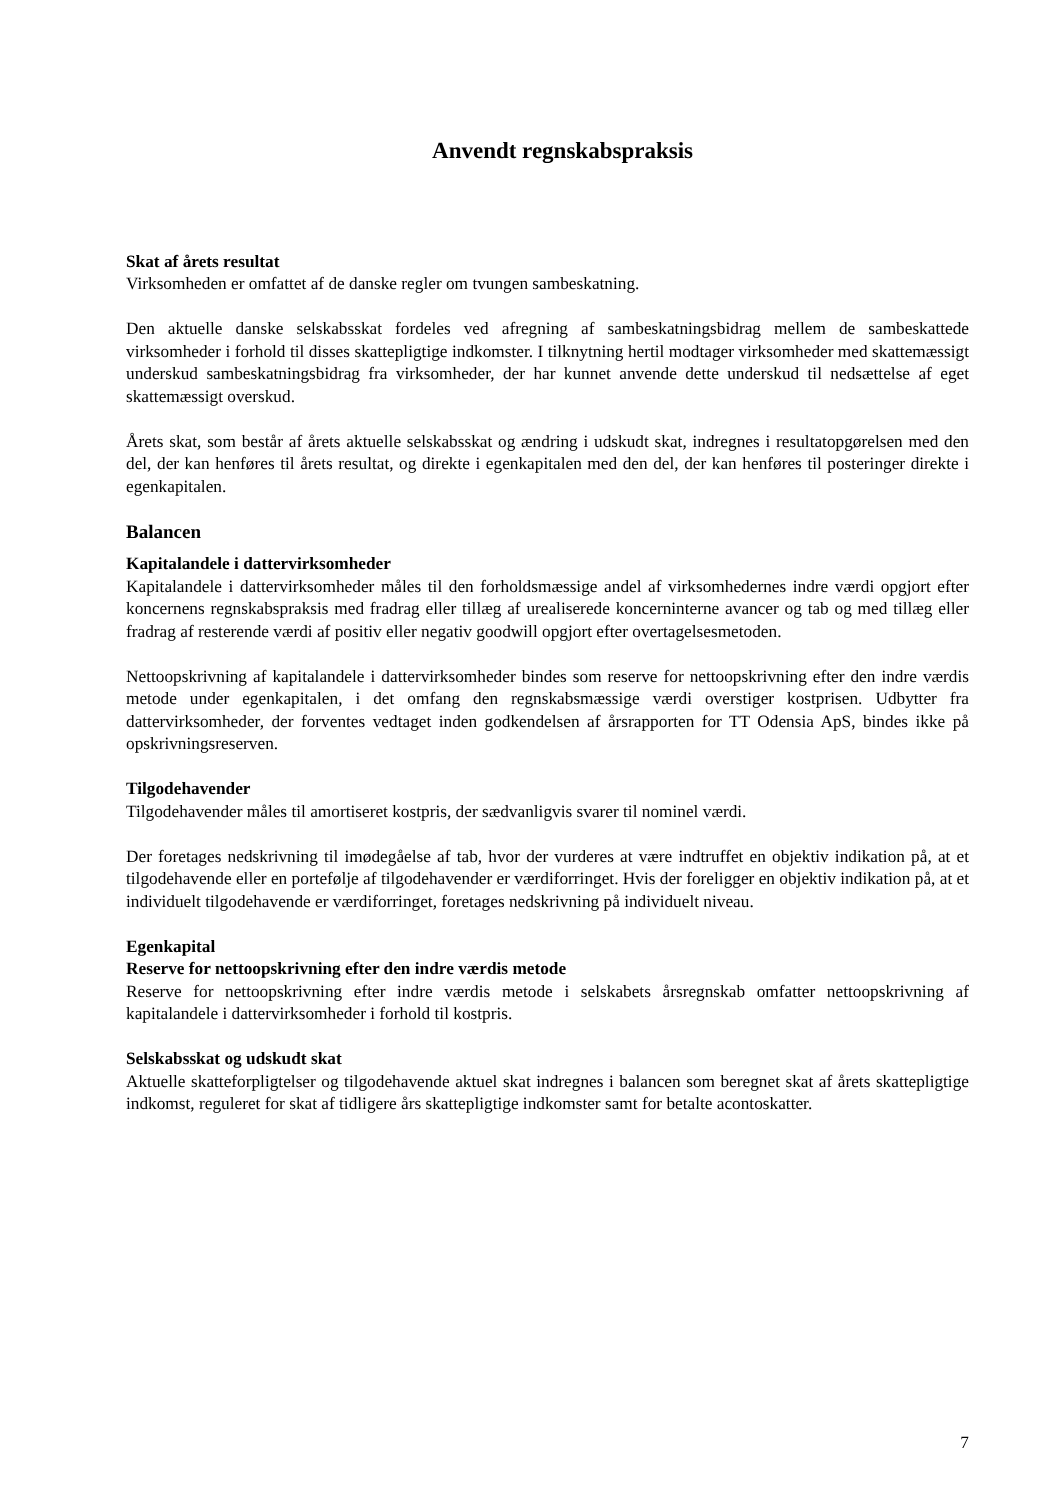Anvendt regnskabspraksis
Skat af årets resultat
Virksomheden er omfattet af de danske regler om tvungen sambeskatning.
Den aktuelle danske selskabsskat fordeles ved afregning af sambeskatningsbidrag mellem de sambeskattede virksomheder i forhold til disses skattepligtige indkomster. I tilknytning hertil modtager virksomheder med skattemæssigt underskud sambeskatningsbidrag fra virksomheder, der har kunnet anvende dette underskud til nedsættelse af eget skattemæssigt overskud.
Årets skat, som består af årets aktuelle selskabsskat og ændring i udskudt skat, indregnes i resultatopgørelsen med den del, der kan henføres til årets resultat, og direkte i egenkapitalen med den del, der kan henføres til posteringer direkte i egenkapitalen.
Balancen
Kapitalandele i dattervirksomheder
Kapitalandele i dattervirksomheder måles til den forholdsmæssige andel af virksomhedernes indre værdi opgjort efter koncernens regnskabspraksis med fradrag eller tillæg af urealiserede koncerninterne avancer og tab og med tillæg eller fradrag af resterende værdi af positiv eller negativ goodwill opgjort efter overtagelsesmetoden.
Nettoopskrivning af kapitalandele i dattervirksomheder bindes som reserve for nettoopskrivning efter den indre værdis metode under egenkapitalen, i det omfang den regnskabsmæssige værdi overstiger kostprisen. Udbytter fra dattervirksomheder, der forventes vedtaget inden godkendelsen af årsrapporten for TT Odensia ApS, bindes ikke på opskrivningsreserven.
Tilgodehavender
Tilgodehavender måles til amortiseret kostpris, der sædvanligvis svarer til nominel værdi.
Der foretages nedskrivning til imødegåelse af tab, hvor der vurderes at være indtruffet en objektiv indikation på, at et tilgodehavende eller en portefølje af tilgodehavender er værdiforringet. Hvis der foreligger en objektiv indikation på, at et individuelt tilgodehavende er værdiforringet, foretages nedskrivning på individuelt niveau.
Egenkapital
Reserve for nettoopskrivning efter den indre værdis metode
Reserve for nettoopskrivning efter indre værdis metode i selskabets årsregnskab omfatter nettoopskrivning af kapitalandele i dattervirksomheder i forhold til kostpris.
Selskabsskat og udskudt skat
Aktuelle skatteforpligtelser og tilgodehavende aktuel skat indregnes i balancen som beregnet skat af årets skattepligtige indkomst, reguleret for skat af tidligere års skattepligtige indkomster samt for betalte acontoskatter.
7